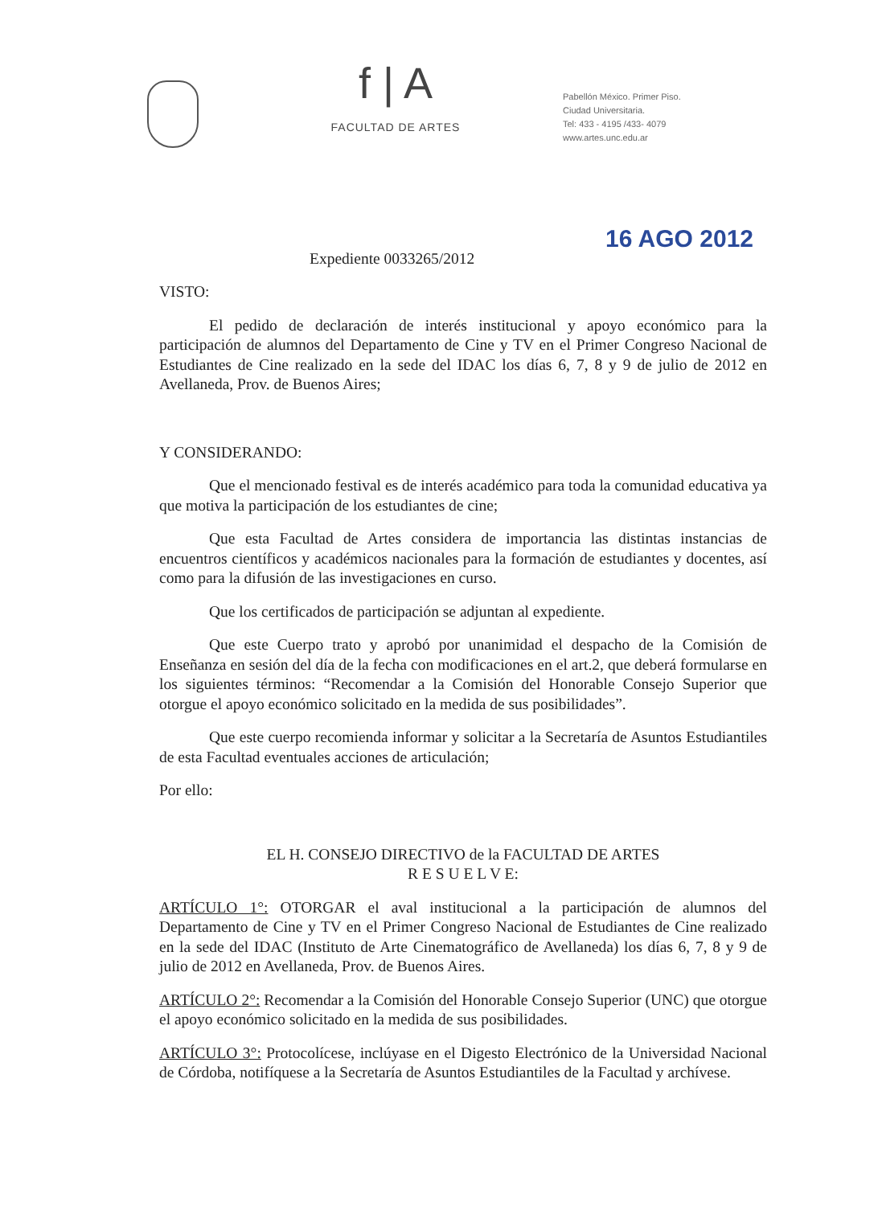f | A
FACULTAD DE ARTES
Pabellón México. Primer Piso.
Ciudad Universitaria.
Tel: 433 - 4195 /433- 4079
www.artes.unc.edu.ar
16 AGO 2012
Expediente 0033265/2012
VISTO:
El pedido de declaración de interés institucional y apoyo económico para la participación de alumnos del Departamento de Cine y TV en el Primer Congreso Nacional de Estudiantes de Cine realizado en la sede del IDAC los días 6, 7, 8 y 9 de julio de 2012 en Avellaneda, Prov. de Buenos Aires;
Y CONSIDERANDO:
Que el mencionado festival es de interés académico para toda la comunidad educativa ya que motiva la participación de los estudiantes de cine;
Que esta Facultad de Artes considera de importancia las distintas instancias de encuentros científicos y académicos nacionales para la formación de estudiantes y docentes, así como para la difusión de las investigaciones en curso.
Que los certificados de participación se adjuntan al expediente.
Que este Cuerpo trato y aprobó por unanimidad el despacho de la Comisión de Enseñanza en sesión del día de la fecha con modificaciones en el art.2, que deberá formularse en los siguientes términos: “Recomendar a la Comisión del Honorable Consejo Superior que otorgue el apoyo económico solicitado en la medida de sus posibilidades”.
Que este cuerpo recomienda informar y solicitar a la Secretaría de Asuntos Estudiantiles de esta Facultad eventuales acciones de articulación;
Por ello:
EL H. CONSEJO DIRECTIVO de la FACULTAD DE ARTES
R E S U E L V E:
ARTÍCULO 1°: OTORGAR el aval institucional a la participación de alumnos del Departamento de Cine y TV en el Primer Congreso Nacional de Estudiantes de Cine realizado en la sede del IDAC (Instituto de Arte Cinematográfico de Avellaneda) los días 6, 7, 8 y 9 de julio de 2012 en Avellaneda, Prov. de Buenos Aires.
ARTÍCULO 2°: Recomendar a la Comisión del Honorable Consejo Superior (UNC) que otorgue el apoyo económico solicitado en la medida de sus posibilidades.
ARTÍCULO 3°: Protocolícese, inclúyase en el Digesto Electrónico de la Universidad Nacional de Córdoba, notifíquese a la Secretaría de Asuntos Estudiantiles de la Facultad y archívese.